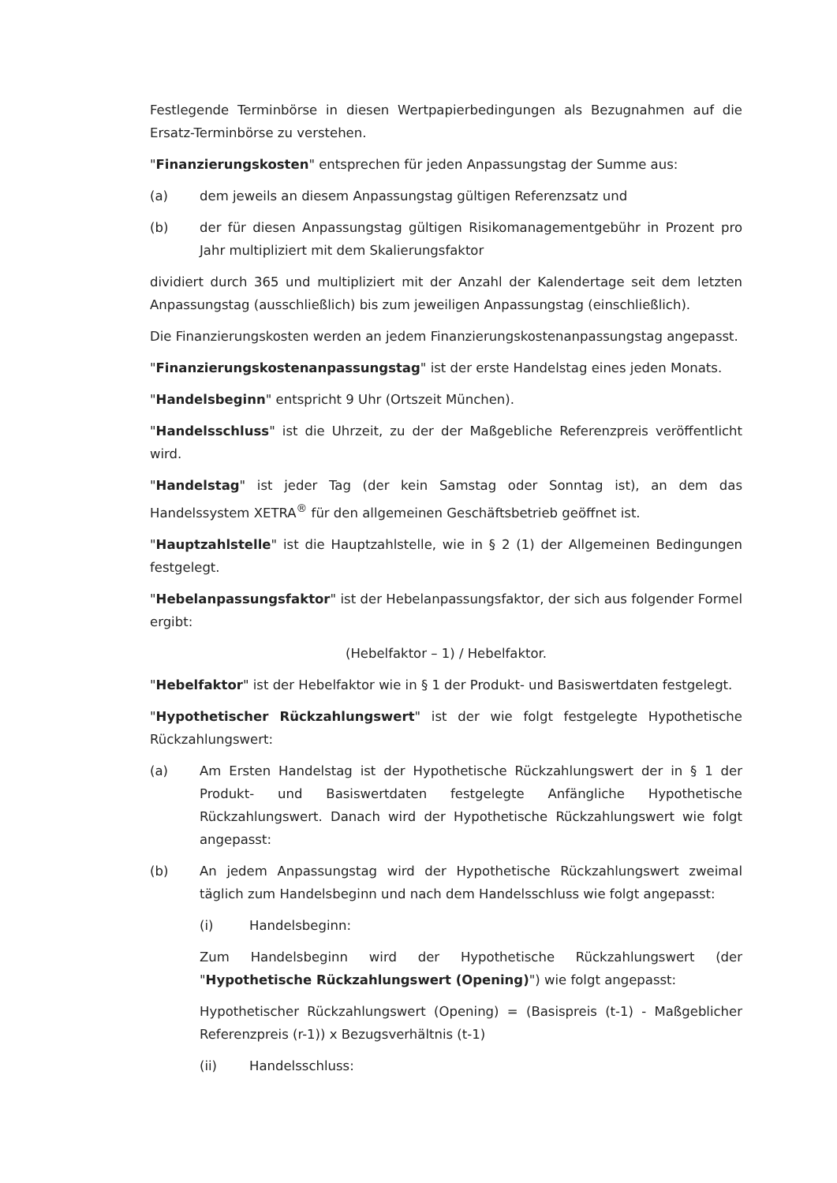Festlegende Terminbörse in diesen Wertpapierbedingungen als Bezugnahmen auf die Ersatz-Terminbörse zu verstehen.
"Finanzierungskosten" entsprechen für jeden Anpassungstag der Summe aus:
(a) dem jeweils an diesem Anpassungstag gültigen Referenzsatz und
(b) der für diesen Anpassungstag gültigen Risikomanagementgebühr in Prozent pro Jahr multipliziert mit dem Skalierungsfaktor
dividiert durch 365 und multipliziert mit der Anzahl der Kalendertage seit dem letzten Anpassungstag (ausschließlich) bis zum jeweiligen Anpassungstag (einschließlich).
Die Finanzierungskosten werden an jedem Finanzierungskostenanpassungstag angepasst.
"Finanzierungskostenanpassungstag" ist der erste Handelstag eines jeden Monats.
"Handelsbeginn" entspricht 9 Uhr (Ortszeit München).
"Handelsschluss" ist die Uhrzeit, zu der der Maßgebliche Referenzpreis veröffentlicht wird.
"Handelstag" ist jeder Tag (der kein Samstag oder Sonntag ist), an dem das Handelssystem XETRA<sup>®</sup> für den allgemeinen Geschäftsbetrieb geöffnet ist.
"Hauptzahlstelle" ist die Hauptzahlstelle, wie in § 2 (1) der Allgemeinen Bedingungen festgelegt.
"Hebelanpassungsfaktor" ist der Hebelanpassungsfaktor, der sich aus folgender Formel ergibt:
(Hebelfaktor – 1) / Hebelfaktor.
"Hebelfaktor" ist der Hebelfaktor wie in § 1 der Produkt- und Basiswertdaten festgelegt.
"Hypothetischer Rückzahlungswert" ist der wie folgt festgelegte Hypothetische Rückzahlungswert:
(a) Am Ersten Handelstag ist der Hypothetische Rückzahlungswert der in § 1 der Produkt- und Basiswertdaten festgelegte Anfängliche Hypothetische Rückzahlungswert. Danach wird der Hypothetische Rückzahlungswert wie folgt angepasst:
(b) An jedem Anpassungstag wird der Hypothetische Rückzahlungswert zweimal täglich zum Handelsbeginn und nach dem Handelsschluss wie folgt angepasst:
(i) Handelsbeginn:
Zum Handelsbeginn wird der Hypothetische Rückzahlungswert (der "Hypothetische Rückzahlungswert (Opening)") wie folgt angepasst:
Hypothetischer Rückzahlungswert (Opening) = (Basispreis (t-1) - Maßgeblicher Referenzpreis (r-1)) x Bezugsverhältnis (t-1)
(ii) Handelsschluss: